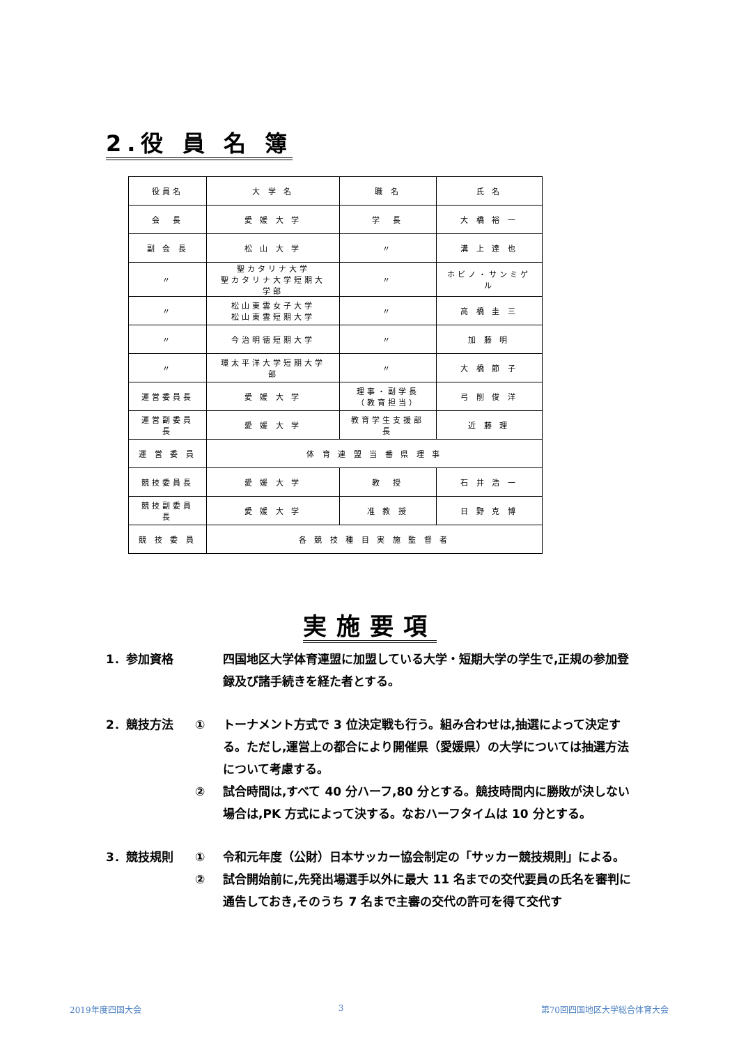2.役 員 名 簿
| 役員名 | 大 学 名 | 職 名 | 氏 名 |
| 会 長 | 愛 媛 大 学 | 学 長 | 大 橋 裕 一 |
| 副 会 長 | 松 山 大 学 | 〃 | 溝 上 達 也 |
| 〃 | 聖カタリナ大学 聖カタリナ大学短期大学部 | 〃 | ホビノ・サンミゲル |
| 〃 | 松山東雲女子大学 松山東雲短期大学 | 〃 | 高 橋 圭 三 |
| 〃 | 今治明徳短期大学 | 〃 | 加 藤 明 |
| 〃 | 環太平洋大学短期大学部 | 〃 | 大 橋 節 子 |
| 運営委員長 | 愛 媛 大 学 | 理事・副学長 （教育担当） | 弓 削 俊 洋 |
| 運営副委員長 | 愛 媛 大 学 | 教育学生支援部長 | 近 藤 理 |
| 運 営 委 員 | 体 育 連 盟 当 番 県 理 事 | | |
| 競技委員長 | 愛 媛 大 学 | 教 授 | 石 井 浩 一 |
| 競技副委員長 | 愛 媛 大 学 | 准 教 授 | 日 野 克 博 |
| 競 技 委 員 | 各 競 技 種 目 実 施 監 督 者 | | |
実施要項
1．参加資格 四国地区大学体育連盟に加盟している大学・短期大学の学生で,正規の参加登録及び諸手続きを経た者とする。
2．競技方法 ① トーナメント方式で 3 位決定戦も行う。組み合わせは,抽選によって決定する。ただし,運営上の都合により開催県（愛媛県）の大学については抽選方法について考慮する。
② 試合時間は,すべて 40 分ハーフ,80 分とする。競技時間内に勝敗が決しない場合は,PK 方式によって決する。なおハーフタイムは 10 分とする。
3．競技規則 ① 令和元年度（公財）日本サッカー協会制定の「サッカー競技規則」による。
② 試合開始前に,先発出場選手以外に最大 11 名までの交代要員の氏名を審判に通告しておき,そのうち 7 名まで主審の交代の許可を得て交代す
2019年度四国大会 3 第70回四国地区大学総合体育大会